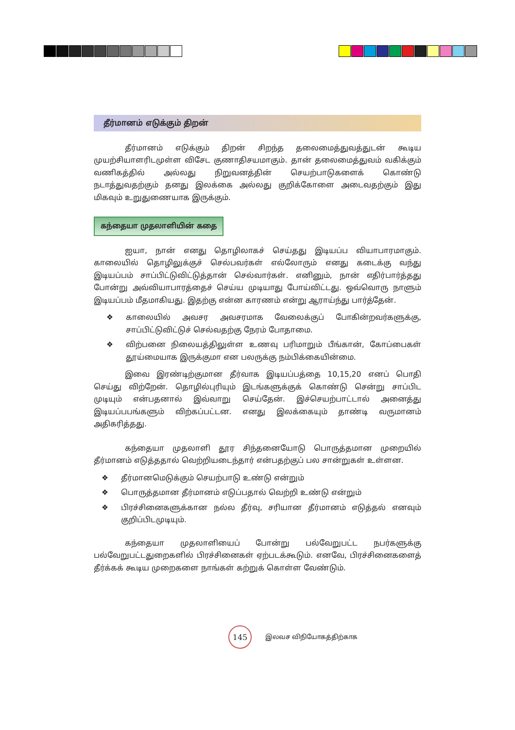தீர்மானம் எடுக்கும் திறன்
தீர்மானம் எடுக்கும் திறன் சிறந்த தலைமைத்துவத்துடன் கூடிய முயற்சியாளரிடமுள்ள விசேட குணாதிசயமாகும். தான் தலைமைத்துவம் வகிக்கும் வணிகத்தில் அல்லது நிறுவனத்தின் செயற்பாடுகளைக் கொண்டு நடாத்துவதற்கும் தனது இலக்கை அல்லது குறிக்கோளை அடைவதற்கும் இது மிகவும் உறுதுணையாக இருக்கும்.
கந்தையா முதலாளியின் கதை
ஐயா, நான் எனது தொழிலாகச் செய்தது இடியப்ப வியாபாரமாகும். காலையில் தொழிலுக்குச் செல்பவர்கள் எல்லோரும் எனது கடைக்கு வந்து இடியப்பம் சாப்பிட்டுவிட்டுத்தான் செல்வார்கள். எனினும், நான் எதிர்பார்த்தது போன்று அவ்வியாபாரத்தைச் செய்ய முடியாது போய்விட்டது. ஒவ்வொரு நாளும் இடியப்பம் மீதமாகியது. இதற்கு என்ன காரணம் என்று ஆராய்ந்து பார்த்தேன்.
❖ காலையில் அவசர அவசரமாக வேலைக்குப் போகின்றவர்களுக்கு, சாப்பிட்டுவிட்டுச் செல்வதற்கு நேரம் போதாமை.
❖ விற்பனை நிலையத்திலுள்ள உணவு பரிமாறும் பீங்கான், கோப்பைகள் தூய்மையாக இருக்குமா என பலருக்கு நம்பிக்கையின்மை.
இவை இரண்டிற்குமான தீர்வாக இடியப்பத்தை 10,15,20 எனப் பொதி செய்து விற்றேன். தொழில்புரியும் இடங்களுக்குக் கொண்டு சென்று சாப்பிட முடியும் என்பதனால் இவ்வாறு செய்தேன். இச்செயற்பாட்டால் அனைத்து இடியப்பபங்களும் விற்கப்பட்டன. எனது இலக்கையும் தாண்டி வருமானம் அதிகரித்தது.
கந்தையா முதலாளி தூர சிந்தனையோடு பொருத்தமான முறையில் தீர்மானம் எடுத்ததால் வெற்றியடைந்தார் என்பதற்குப் பல சான்றுகள் உள்ளன.
❖ தீர்மானமெடுக்கும் செயற்பாடு உண்டு என்றும்
❖ பொருத்தமான தீர்மானம் எடுப்பதால் வெற்றி உண்டு என்றும்
❖ பிரச்சினைகளுக்கான நல்ல தீர்வு, சரியான தீர்மானம் எடுத்தல் எனவும் குறிப்பிடமுடியும்.
கந்தையா முதலாளியைப் போன்று பல்வேறுபட்ட நபர்களுக்கு பல்வேறுபட்டதுறைகளில் பிரச்சினைகள் ஏற்படக்கூடும். எனவே, பிரச்சினைகளைத் தீர்க்கக் கூடிய முறைகளை நாங்கள் கற்றுக் கொள்ள வேண்டும்.
145
இலவச விநியோகத்திற்காக